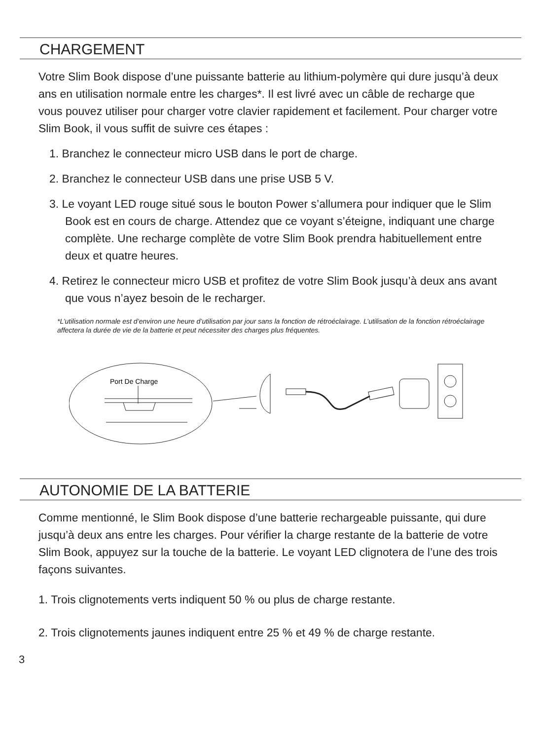CHARGEMENT
Votre Slim Book dispose d’une puissante batterie au lithium-polymère qui dure jusqu’à deux ans en utilisation normale entre les charges*. Il est livré avec un câble de recharge que vous pouvez utiliser pour charger votre clavier rapidement et facilement. Pour charger votre Slim Book, il vous suffit de suivre ces étapes :
1. Branchez le connecteur micro USB dans le port de charge.
2. Branchez le connecteur USB dans une prise USB 5 V.
3. Le voyant LED rouge situé sous le bouton Power s’allumera pour indiquer que le Slim Book est en cours de charge. Attendez que ce voyant s’éteigne, indiquant une charge complète. Une recharge complète de votre Slim Book prendra habituellement entre deux et quatre heures.
4. Retirez le connecteur micro USB et profitez de votre Slim Book jusqu’à deux ans avant que vous n’ayez besoin de le recharger.
*L’utilisation normale est d’environ une heure d’utilisation par jour sans la fonction de rétroéclairage. L’utilisation de la fonction rétroéclairage affectera la durée de vie de la batterie et peut nécessiter des charges plus fréquentes.
Port De Charge
AUTONOMIE DE LA BATTERIE
Comme mentionné, le Slim Book dispose d’une batterie rechargeable puissante, qui dure jusqu’à deux ans entre les charges. Pour vérifier la charge restante de la batterie de votre Slim Book, appuyez sur la touche de la batterie. Le voyant LED clignotera de l’une des trois façons suivantes.
1. Trois clignotements verts indiquent 50 % ou plus de charge restante.
2. Trois clignotements jaunes indiquent entre 25 % et 49 % de charge restante.
3